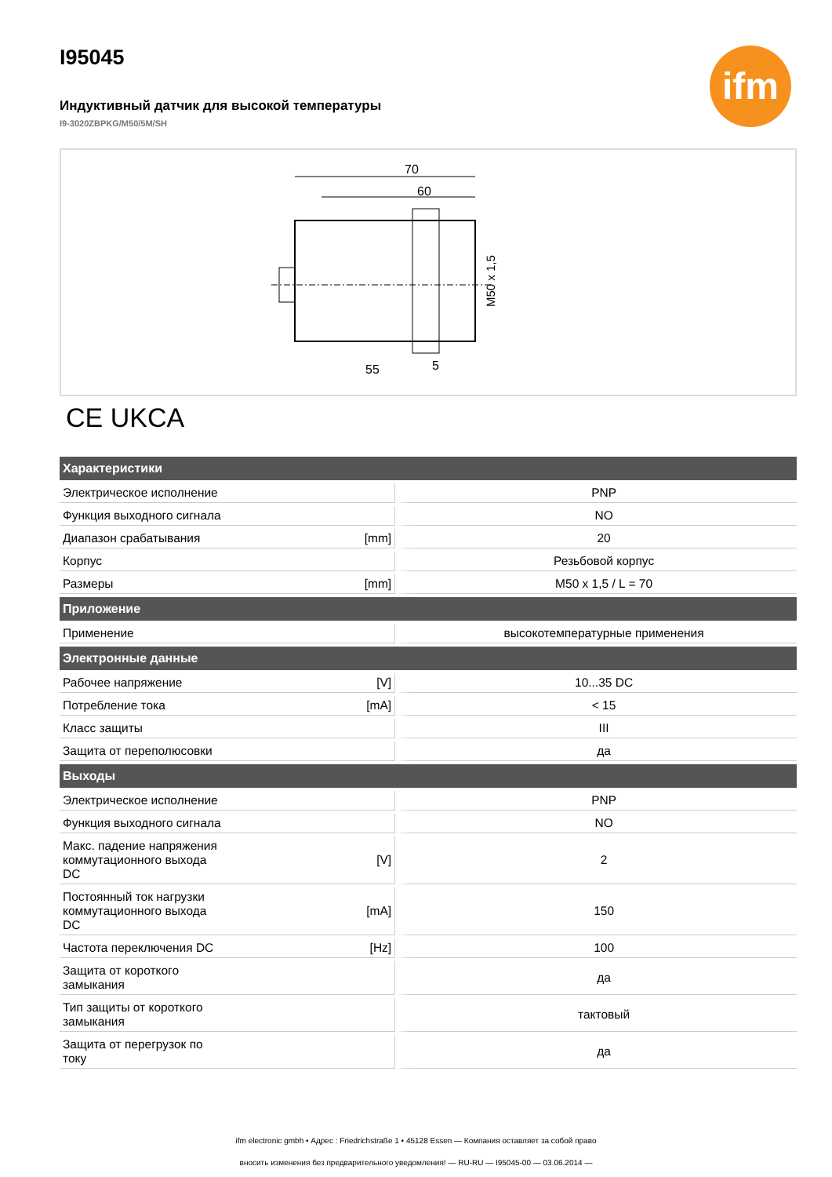ifm
I95045
Индуктивный датчик для высокой температуры
I9-3020ZBPKG/M50/5M/SH
70
60
M50 x 1,5
55
5
CE UKCA
| Характеристики | | |
| --- | --- | --- |
| Электрическое исполнение | | PNP |
| Функция выходного сигнала | | NO |
| Диапазон срабатывания | [mm] | 20 |
| Корпус | | Резьбовой корпус |
| Размеры | [mm] | M50 x 1,5 / L = 70 |
| Приложение | | |
| Применение | | высокотемпературные применения |
| Электронные данные | | |
| Рабочее напряжение | [V] | 10...35 DC |
| Потребление тока | [mA] | < 15 |
| Класс защиты | | III |
| Защита от переполюсовки | | да |
| Выходы | | |
| Электрическое исполнение | | PNP |
| Функция выходного сигнала | | NO |
| Макс. падение напряжения коммутационного выхода DC | [V] | 2 |
| Постоянный ток нагрузки коммутационного выхода DC | [mA] | 150 |
| Частота переключения DC | [Hz] | 100 |
| Защита от короткого замыкания | | да |
| Тип защиты от короткого замыкания | | тактовый |
| Защита от перегрузок по току | | да |
ifm electronic gmbh • Адрес : Friedrichstraße 1 • 45128 Essen — Компания оставляет за собой право
вносить изменения без предварительного уведомления! — RU-RU — I95045-00 — 03.06.2014 —